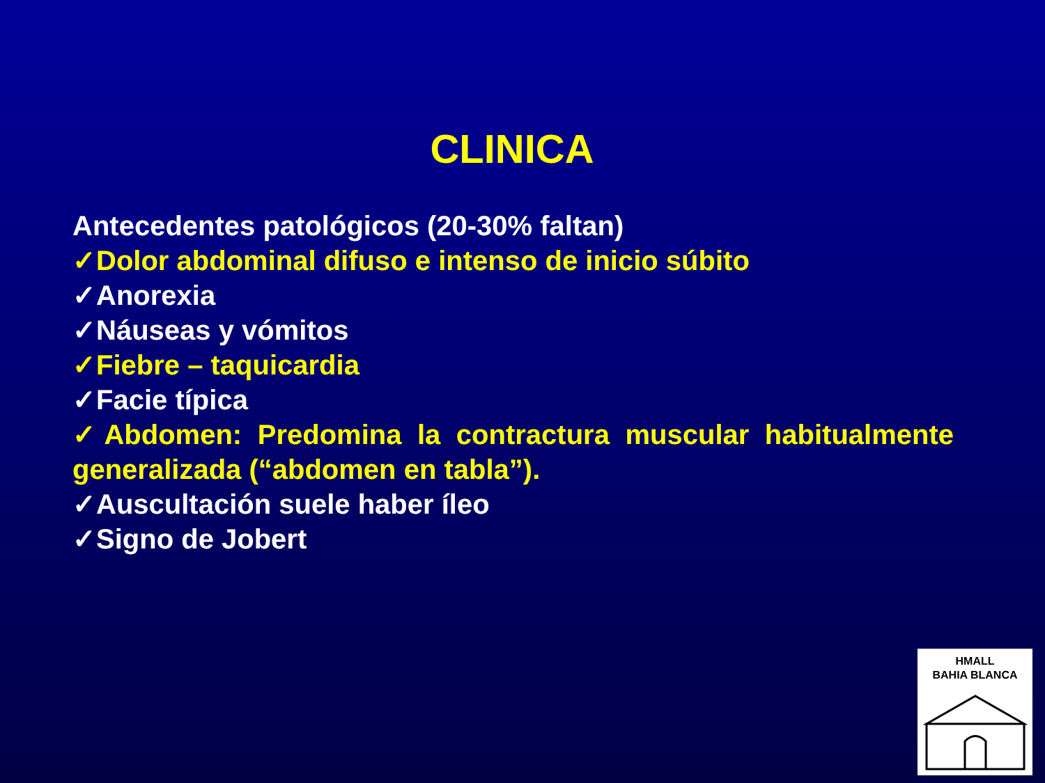CLINICA
Antecedentes patológicos (20-30% faltan)
✓Dolor abdominal difuso e intenso de inicio súbito
✓Anorexia
✓Náuseas y vómitos
✓Fiebre – taquicardia
✓Facie típica
✓Abdomen: Predomina la contractura muscular habitualmente generalizada (“abdomen en tabla”).
✓Auscultación suele haber íleo
✓Signo de Jobert
HMALL
BAHIA BLANCA